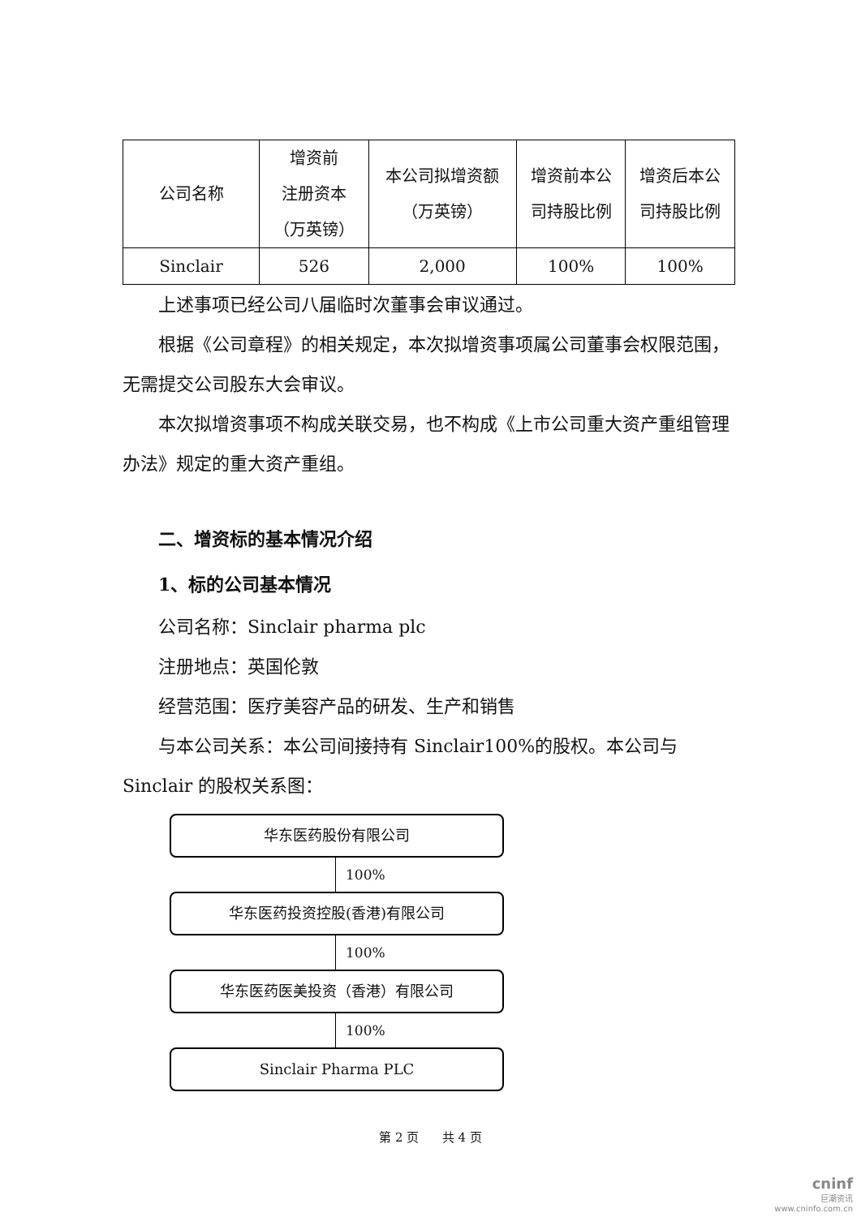| 公司名称 | 增资前 注册资本 （万英镑） | 本公司拟增资额 （万英镑） | 增资前本公 司持股比例 | 增资后本公 司持股比例 |
| --- | --- | --- | --- | --- |
| Sinclair | 526 | 2,000 | 100% | 100% |
上述事项已经公司八届临时次董事会审议通过。
根据《公司章程》的相关规定，本次拟增资事项属公司董事会权限范围，无需提交公司股东大会审议。
本次拟增资事项不构成关联交易，也不构成《上市公司重大资产重组管理办法》规定的重大资产重组。
二、增资标的基本情况介绍
1、标的公司基本情况
公司名称：Sinclair pharma plc
注册地点：英国伦敦
经营范围：医疗美容产品的研发、生产和销售
与本公司关系：本公司间接持有 Sinclair100%的股权。本公司与 Sinclair 的股权关系图：
华东医药股份有限公司
100%
华东医药投资控股(香港)有限公司
100%
华东医药医美投资（香港）有限公司
100%
Sinclair Pharma PLC
第 2 页 共 4 页
cninf
巨潮资讯
www.cninfo.com.cn